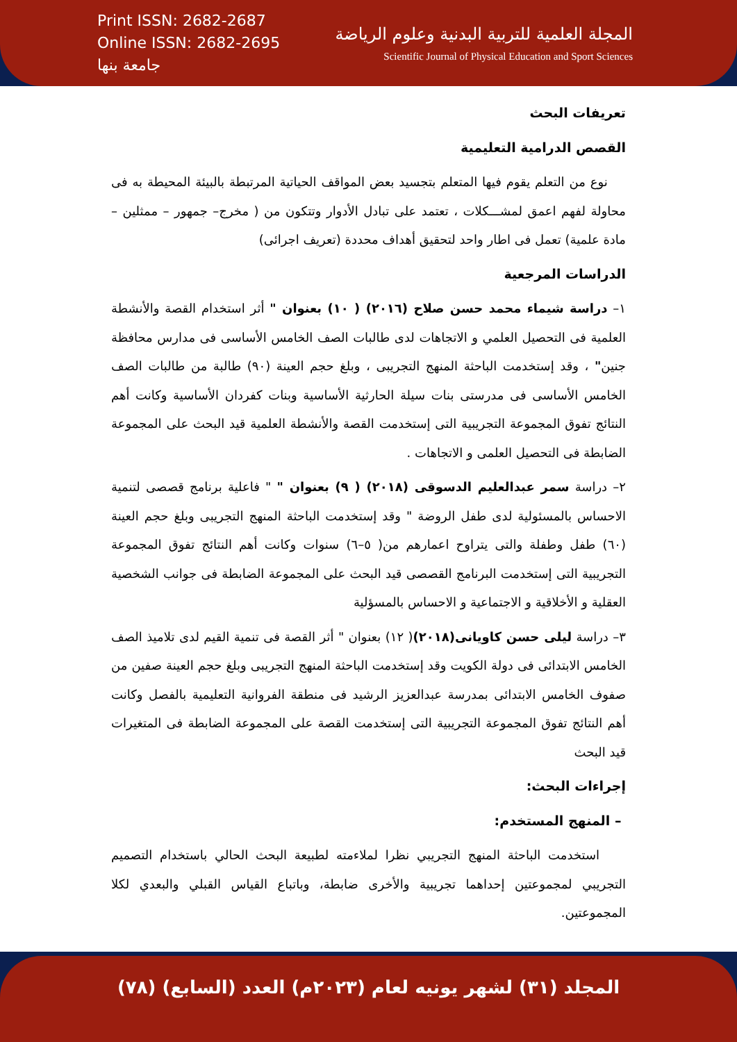Print ISSN: 2682-2687
Online ISSN: 2682-2695
جامعة بنها
المجلة العلمية للتربية البدنية وعلوم الرياضة
Scientific Journal of Physical Education and Sport Sciences
تعريفات البحث
القصص الدرامية التعليمية
نوع من التعلم يقوم فيها المتعلم بتجسيد بعض المواقف الحياتية المرتبطة بالبيئة المحيطة به فى محاولة لفهم اعمق لمشـــكلات ، تعتمد على تبادل الأدوار وتتكون من ( مخرج– جمهور – ممثلين – مادة علمية) تعمل فى اطار واحد لتحقيق أهداف محددة (تعريف اجرائى)
الدراسات المرجعية
١– دراسة شيماء محمد حسن صلاح (٢٠١٦) ( ١٠) بعنوان " أثر استخدام القصة والأنشطة العلمية فى التحصيل العلمي و الاتجاهات لدى طالبات الصف الخامس الأساسى فى مدارس محافظة جنين" ، وقد إستخدمت الباحثة المنهج التجريبى ، وبلغ حجم العينة (٩٠) طالبة من طالبات الصف الخامس الأساسى فى مدرستى بنات سيلة الحارثية الأساسية وبنات كفردان الأساسية وكانت أهم النتائج تفوق المجموعة التجريبية التى إستخدمت القصة والأنشطة العلمية قيد البحث على المجموعة الضابطة فى التحصيل العلمى و الاتجاهات .
٢– دراسة سمر عبدالعليم الدسوقى (٢٠١٨) ( ٩) بعنوان " " فاعلية برنامج قصصى لتنمية الاحساس بالمسئولية لدى طفل الروضة " وقد إستخدمت الباحثة المنهج التجريبى وبلغ حجم العينة (٦٠) طفل وطفلة والتى يتراوح اعمارهم من( ٥–٦) سنوات وكانت أهم النتائج تفوق المجموعة التجريبية التى إستخدمت البرنامج القصصى قيد البحث على المجموعة الضابطة فى جوانب الشخصية العقلية و الأخلاقية و الاجتماعية و الاحساس بالمسؤلية
٣– دراسة ليلى حسن كاويانى(٢٠١٨)( ١٢) بعنوان " أثر القصة فى تنمية القيم لدى تلاميذ الصف الخامس الابتدائى فى دولة الكويت وقد إستخدمت الباحثة المنهج التجريبى وبلغ حجم العينة صفين من صفوف الخامس الابتدائى بمدرسة عبدالعزيز الرشيد فى منطقة الفروانية التعليمية بالفصل وكانت أهم النتائج تفوق المجموعة التجريبية التى إستخدمت القصة على المجموعة الضابطة فى المتغيرات قيد البحث
إجراءات البحث:
– المنهج المستخدم:
استخدمت الباحثة المنهج التجريبي نظرا لملاءمته لطبيعة البحث الحالي باستخدام التصميم التجريبي لمجموعتين إحداهما تجريبية والأخرى ضابطة، وباتباع القياس القبلي والبعدي لكلا المجموعتين.
المجلد (٣١) لشهر يونيه لعام (٢٠٢٣م) العدد (السابع) (٧٨)